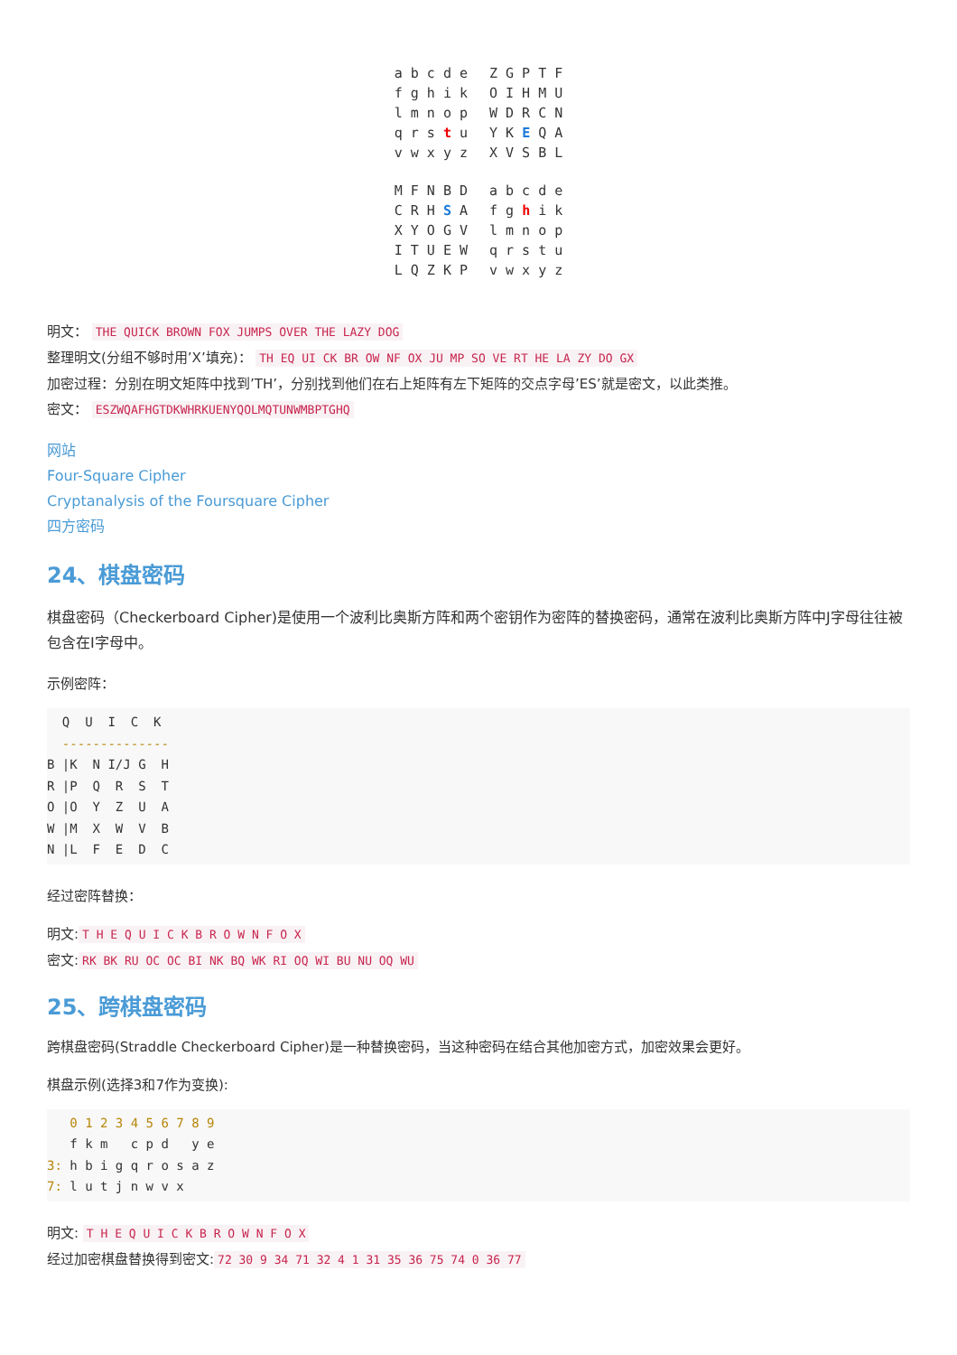a b c d e
f g h i k
l m n o p
q r s t u
v w x y z
Z G P T F
O I H M U
W D R C N
Y K E Q A
X V S B L
M F N B D
C R H S A
X Y O G V
I T U E W
L Q Z K P
a b c d e
f g h i k
l m n o p
q r s t u
v w x y z
明文： THE QUICK BROWN FOX JUMPS OVER THE LAZY DOG
整理明文(分组不够时用’X’填充)： TH EQ UI CK BR OW NF OX JU MP SO VE RT HE LA ZY DO GX
加密过程：分别在明文矩阵中找到’TH’，分别找到他们在右上矩阵有左下矩阵的交点字母’ES’就是密文，以此类推。
密文： ESZWQAFHGTDKWHRKUENYQOLMQTUNWMBPTGHQ
网站
Four-Square Cipher
Cryptanalysis of the Foursquare Cipher
四方密码
24、棋盘密码
棋盘密码（Checkerboard Cipher)是使用一个波利比奥斯方阵和两个密钥作为密阵的替换密码，通常在波利比奥斯方阵中J字母往往被包含在I字母中。
示例密阵：
Q U I C K -------------- B |K N I/J G H R |P Q R S T O |O Y Z U A W |M X W V B N |L F E D C
经过密阵替换：
明文: T H E Q U I C K B R O W N F O X
密文: RK BK RU OC OC BI NK BQ WK RI OQ WI BU NU OQ WU
25、跨棋盘密码
跨棋盘密码(Straddle Checkerboard Cipher)是一种替换密码，当这种密码在结合其他加密方式，加密效果会更好。
棋盘示例(选择3和7作为变换):
0 1 2 3 4 5 6 7 8 9 f k m c p d y e 3: h b i g q r o s a z 7: l u t j n w v x
明文: T H E Q U I C K B R O W N F O X
经过加密棋盘替换得到密文: 72 30 9 34 71 32 4 1 31 35 36 75 74 0 36 77